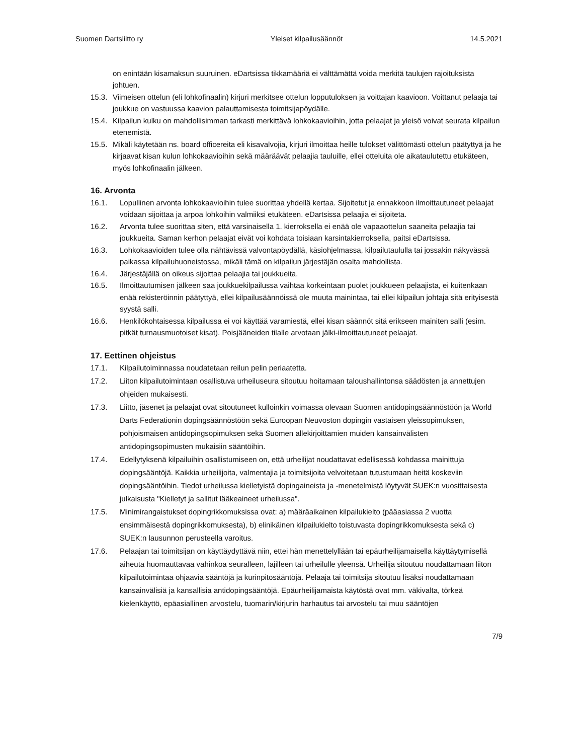Suomen Dartsliitto ry Yleiset kilpailusäännöt 14.5.2021
on enintään kisamaksun suuruinen. eDartsissa tikkamääriä ei välttämättä voida merkitä taulujen rajoituksista johtuen.
15.3. Viimeisen ottelun (eli lohkofinaalin) kirjuri merkitsee ottelun lopputuloksen ja voittajan kaavioon. Voittanut pelaaja tai joukkue on vastuussa kaavion palauttamisesta toimitsijapöydälle.
15.4. Kilpailun kulku on mahdollisimman tarkasti merkittävä lohkokaavioihin, jotta pelaajat ja yleisö voivat seurata kilpailun etenemistä.
15.5. Mikäli käytetään ns. board officereita eli kisavalvojia, kirjuri ilmoittaa heille tulokset välittömästi ottelun päätyttyä ja he kirjaavat kisan kulun lohkokaavioihin sekä määräävät pelaajia tauluille, ellei otteluita ole aikataulutettu etukäteen, myös lohkofinaalin jälkeen.
16. Arvonta
16.1. Lopullinen arvonta lohkokaavioihin tulee suorittaa yhdellä kertaa. Sijoitetut ja ennakkoon ilmoittautuneet pelaajat voidaan sijoittaa ja arpoa lohkoihin valmiiksi etukäteen. eDartsissa pelaajia ei sijoiteta.
16.2. Arvonta tulee suorittaa siten, että varsinaisella 1. kierroksella ei enää ole vapaaottelun saaneita pelaajia tai joukkueita. Saman kerhon pelaajat eivät voi kohdata toisiaan karsintakierroksella, paitsi eDartsissa.
16.3. Lohkokaavioiden tulee olla nähtävissä valvontapöydällä, käsiohjelmassa, kilpailutaululla tai jossakin näkyvässä paikassa kilpailuhuoneistossa, mikäli tämä on kilpailun järjestäjän osalta mahdollista.
16.4. Järjestäjällä on oikeus sijoittaa pelaajia tai joukkueita.
16.5. Ilmoittautumisen jälkeen saa joukkuekilpailussa vaihtaa korkeintaan puolet joukkueen pelaajista, ei kuitenkaan enää rekisteröinnin päätyttyä, ellei kilpailusäännöissä ole muuta mainintaa, tai ellei kilpailun johtaja sitä erityisestä syystä salli.
16.6. Henkilökohtaisessa kilpailussa ei voi käyttää varamiestä, ellei kisan säännöt sitä erikseen mainiten salli (esim. pitkät turnausmuotoiset kisat). Poisjääneiden tilalle arvotaan jälki-ilmoittautuneet pelaajat.
17. Eettinen ohjeistus
17.1. Kilpailutoiminnassa noudatetaan reilun pelin periaatetta.
17.2. Liiton kilpailutoimintaan osallistuva urheiluseura sitoutuu hoitamaan taloushallintonsa säädösten ja annettujen ohjeiden mukaisesti.
17.3. Liitto, jäsenet ja pelaajat ovat sitoutuneet kulloinkin voimassa olevaan Suomen antidopingsäännöstöön ja World Darts Federationin dopingsäännöstöön sekä Euroopan Neuvoston dopingin vastaisen yleissopimuksen, pohjoismaisen antidopingsopimuksen sekä Suomen allekirjoittamien muiden kansainvälisten antidopingsopimusten mukaisiin sääntöihin.
17.4. Edellytyksenä kilpailuihin osallistumiseen on, että urheilijat noudattavat edellisessä kohdassa mainittuja dopingsääntöjä. Kaikkia urheilijoita, valmentajia ja toimitsijoita velvoitetaan tutustumaan heitä koskeviin dopingsääntöihin. Tiedot urheilussa kielletyistä dopingaineista ja -menetelmistä löytyvät SUEK:n vuosittaisesta julkaisusta "Kielletyt ja sallitut lääkeaineet urheilussa".
17.5. Minimirangaistukset dopingrikkomuksissa ovat: a) määräaikainen kilpailukielto (pääasiassa 2 vuotta ensimmäisestä dopingrikkomuksesta), b) elinikäinen kilpailukielto toistuvasta dopingrikkomuksesta sekä c) SUEK:n lausunnon perusteella varoitus.
17.6. Pelaajan tai toimitsijan on käyttäydyttävä niin, ettei hän menettelyllään tai epäurheilijamaisella käyttäytymisellä aiheuta huomauttavaa vahinkoa seuralleen, lajilleen tai urheilulle yleensä. Urheilija sitoutuu noudattamaan liiton kilpailutoimintaa ohjaavia sääntöjä ja kurinpitosääntöjä. Pelaaja tai toimitsija sitoutuu lisäksi noudattamaan kansainvälisiä ja kansallisia antidopingsääntöjä. Epäurheilijamaista käytöstä ovat mm. väkivalta, törkeä kielenkäyttö, epäasiallinen arvostelu, tuomarin/kirjurin harhautus tai arvostelu tai muu sääntöjen
7/9